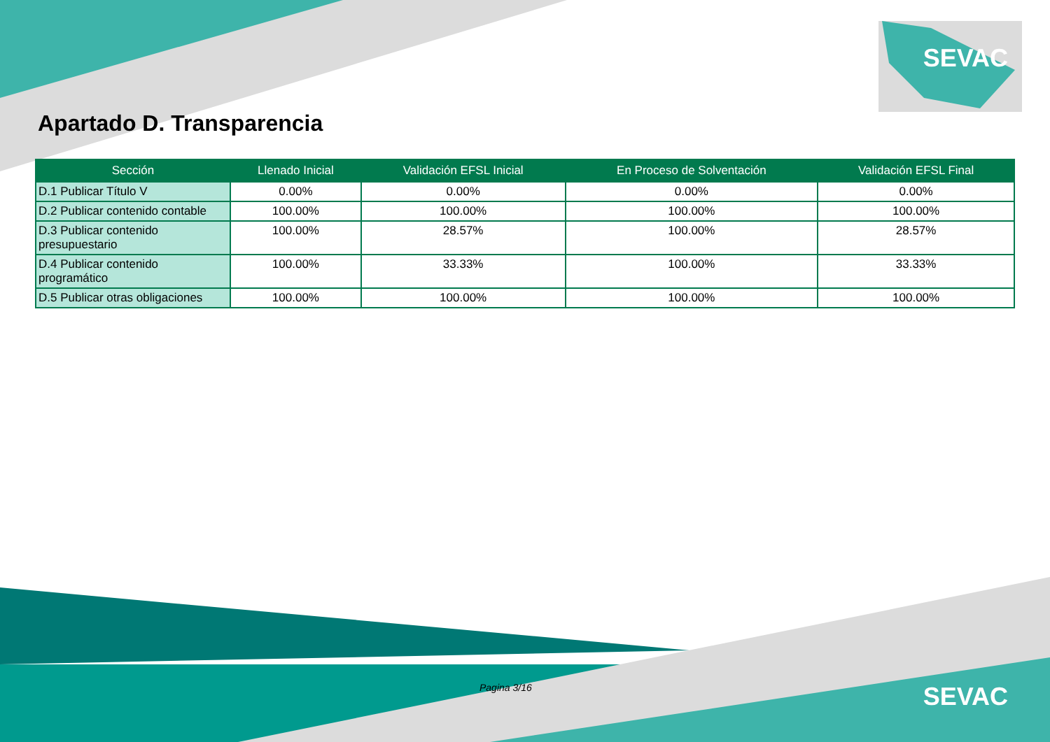SEVAC
Apartado D. Transparencia
| Sección | Llenado Inicial | Validación EFSL Inicial | En Proceso de Solventación | Validación EFSL Final |
| --- | --- | --- | --- | --- |
| D.1 Publicar Título V | 0.00% | 0.00% | 0.00% | 0.00% |
| D.2 Publicar contenido contable | 100.00% | 100.00% | 100.00% | 100.00% |
| D.3 Publicar contenido presupuestario | 100.00% | 28.57% | 100.00% | 28.57% |
| D.4 Publicar contenido programático | 100.00% | 33.33% | 100.00% | 33.33% |
| D.5 Publicar otras obligaciones | 100.00% | 100.00% | 100.00% | 100.00% |
Pagina 3/16 SEVAC